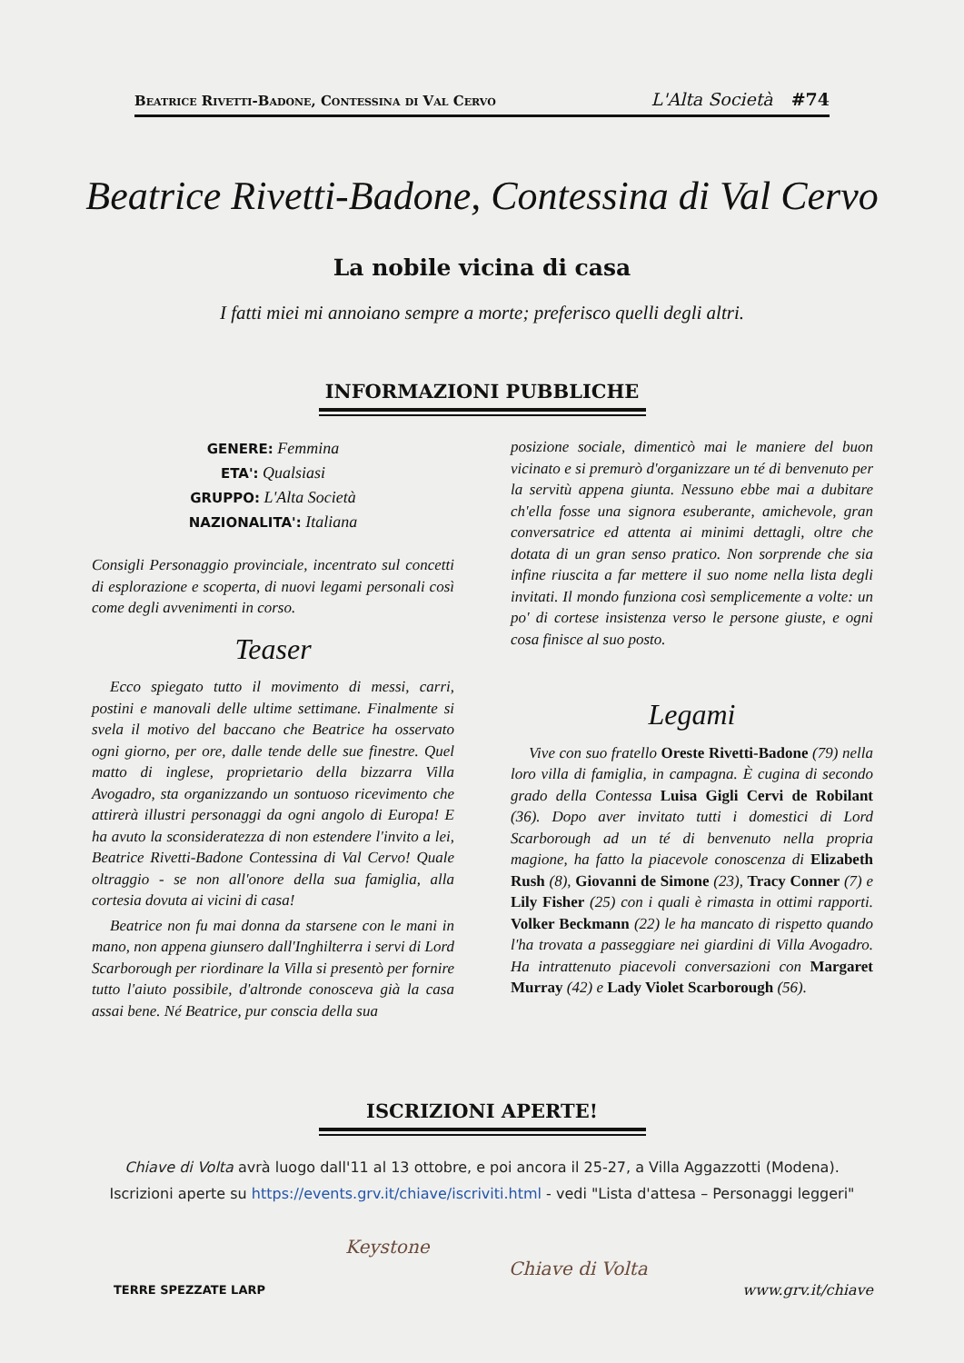Beatrice Rivetti-Badone, Contessina di Val Cervo L'Alta Società #74
Beatrice Rivetti-Badone, Contessina di Val Cervo
La nobile vicina di casa
I fatti miei mi annoiano sempre a morte; preferisco quelli degli altri.
INFORMAZIONI PUBBLICHE
GENERE: Femmina
ETA': Qualsiasi
GRUPPO: L'Alta Società
NAZIONALITA': Italiana
Consigli Personaggio provinciale, incentrato sul concetti di esplorazione e scoperta, di nuovi legami personali così come degli avvenimenti in corso.
Teaser
Ecco spiegato tutto il movimento di messi, carri, postini e manovali delle ultime settimane. Finalmente si svela il motivo del baccano che Beatrice ha osservato ogni giorno, per ore, dalle tende delle sue finestre. Quel matto di inglese, proprietario della bizzarra Villa Avogadro, sta organizzando un sontuoso ricevimento che attirerà illustri personaggi da ogni angolo di Europa! E ha avuto la sconsideratezza di non estendere l'invito a lei, Beatrice Rivetti-Badone Contessina di Val Cervo! Quale oltraggio - se non all'onore della sua famiglia, alla cortesia dovuta ai vicini di casa!
Beatrice non fu mai donna da starsene con le mani in mano, non appena giunsero dall'Inghilterra i servi di Lord Scarborough per riordinare la Villa si presentò per fornire tutto l'aiuto possibile, d'altronde conosceva già la casa assai bene. Né Beatrice, pur conscia della sua
posizione sociale, dimenticò mai le maniere del buon vicinato e si premurò d'organizzare un té di benvenuto per la servitù appena giunta. Nessuno ebbe mai a dubitare ch'ella fosse una signora esuberante, amichevole, gran conversatrice ed attenta ai minimi dettagli, oltre che dotata di un gran senso pratico. Non sorprende che sia infine riuscita a far mettere il suo nome nella lista degli invitati. Il mondo funziona così semplicemente a volte: un po' di cortese insistenza verso le persone giuste, e ogni cosa finisce al suo posto.
Legami
Vive con suo fratello Oreste Rivetti-Badone (79) nella loro villa di famiglia, in campagna. È cugina di secondo grado della Contessa Luisa Gigli Cervi de Robilant (36). Dopo aver invitato tutti i domestici di Lord Scarborough ad un té di benvenuto nella propria magione, ha fatto la piacevole conoscenza di Elizabeth Rush (8), Giovanni de Simone (23), Tracy Conner (7) e Lily Fisher (25) con i quali è rimasta in ottimi rapporti. Volker Beckmann (22) le ha mancato di rispetto quando l'ha trovata a passeggiare nei giardini di Villa Avogadro. Ha intrattenuto piacevoli conversazioni con Margaret Murray (42) e Lady Violet Scarborough (56).
ISCRIZIONI APERTE!
Chiave di Volta avrà luogo dall'11 al 13 ottobre, e poi ancora il 25-27, a Villa Aggazzotti (Modena).
Iscrizioni aperte su https://events.grv.it/chiave/iscriviti.html - vedi "Lista d'attesa – Personaggi leggeri"
Keystone
Chiave di Volta
TERRE SPEZZATE LARP www.grv.it/chiave